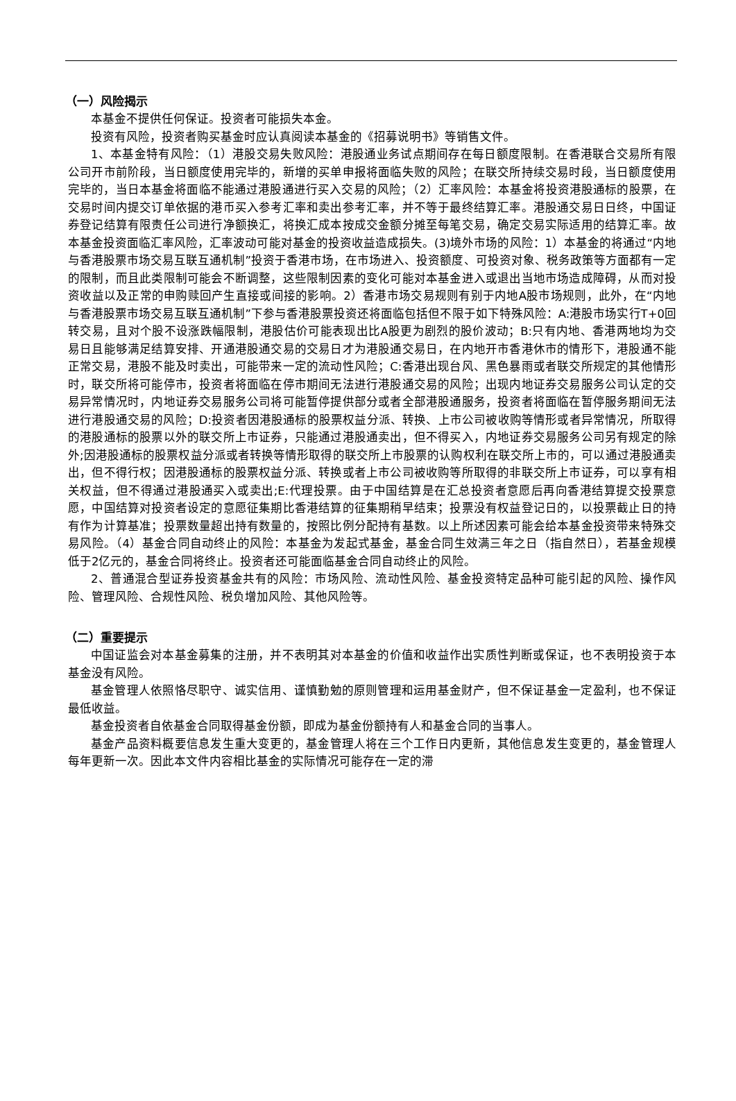（一）风险揭示
本基金不提供任何保证。投资者可能损失本金。
投资有风险，投资者购买基金时应认真阅读本基金的《招募说明书》等销售文件。
1、本基金特有风险：（1）港股交易失败风险：港股通业务试点期间存在每日额度限制。在香港联合交易所有限公司开市前阶段，当日额度使用完毕的，新增的买单申报将面临失败的风险；在联交所持续交易时段，当日额度使用完毕的，当日本基金将面临不能通过港股通进行买入交易的风险；（2）汇率风险：本基金将投资港股通标的股票，在交易时间内提交订单依据的港币买入参考汇率和卖出参考汇率，并不等于最终结算汇率。港股通交易日日终，中国证券登记结算有限责任公司进行净额换汇，将换汇成本按成交金额分摊至每笔交易，确定交易实际适用的结算汇率。故本基金投资面临汇率风险，汇率波动可能对基金的投资收益造成损失。(3)境外市场的风险：1）本基金的将通过“内地与香港股票市场交易互联互通机制”投资于香港市场，在市场进入、投资额度、可投资对象、税务政策等方面都有一定的限制，而且此类限制可能会不断调整，这些限制因素的变化可能对本基金进入或退出当地市场造成障碍，从而对投资收益以及正常的申购赎回产生直接或间接的影响。2）香港市场交易规则有别于内地A股市场规则，此外，在“内地与香港股票市场交易互联互通机制”下参与香港股票投资还将面临包括但不限于如下特殊风险：A:港股市场实行T+0回转交易，且对个股不设涨跌幅限制，港股估价可能表现出比A股更为剧烈的股价波动；B:只有内地、香港两地均为交易日且能够满足结算安排、开通港股通交易的交易日才为港股通交易日，在内地开市香港休市的情形下，港股通不能正常交易，港股不能及时卖出，可能带来一定的流动性风险；C:香港出现台风、黑色暴雨或者联交所规定的其他情形时，联交所将可能停市，投资者将面临在停市期间无法进行港股通交易的风险；出现内地证券交易服务公司认定的交易异常情况时，内地证券交易服务公司将可能暂停提供部分或者全部港股通服务，投资者将面临在暂停服务期间无法进行港股通交易的风险；D:投资者因港股通标的股票权益分派、转换、上市公司被收购等情形或者异常情况，所取得的港股通标的股票以外的联交所上市证券，只能通过港股通卖出，但不得买入，内地证券交易服务公司另有规定的除外;因港股通标的股票权益分派或者转换等情形取得的联交所上市股票的认购权利在联交所上市的，可以通过港股通卖出，但不得行权；因港股通标的股票权益分派、转换或者上市公司被收购等所取得的非联交所上市证券，可以享有相关权益，但不得通过港股通买入或卖出;E:代理投票。由于中国结算是在汇总投资者意愿后再向香港结算提交投票意愿，中国结算对投资者设定的意愿征集期比香港结算的征集期稍早结束；投票没有权益登记日的，以投票截止日的持有作为计算基准；投票数量超出持有数量的，按照比例分配持有基数。以上所述因素可能会给本基金投资带来特殊交易风险。（4）基金合同自动终止的风险：本基金为发起式基金，基金合同生效满三年之日（指自然日），若基金规模低于2亿元的，基金合同将终止。投资者还可能面临基金合同自动终止的风险。
2、普通混合型证券投资基金共有的风险：市场风险、流动性风险、基金投资特定品种可能引起的风险、操作风险、管理风险、合规性风险、税负增加风险、其他风险等。
（二）重要提示
中国证监会对本基金募集的注册，并不表明其对本基金的价值和收益作出实质性判断或保证，也不表明投资于本基金没有风险。
基金管理人依照恪尽职守、诚实信用、谨慎勤勉的原则管理和运用基金财产，但不保证基金一定盈利，也不保证最低收益。
基金投资者自依基金合同取得基金份额，即成为基金份额持有人和基金合同的当事人。
基金产品资料概要信息发生重大变更的，基金管理人将在三个工作日内更新，其他信息发生变更的，基金管理人每年更新一次。因此本文件内容相比基金的实际情况可能存在一定的滞